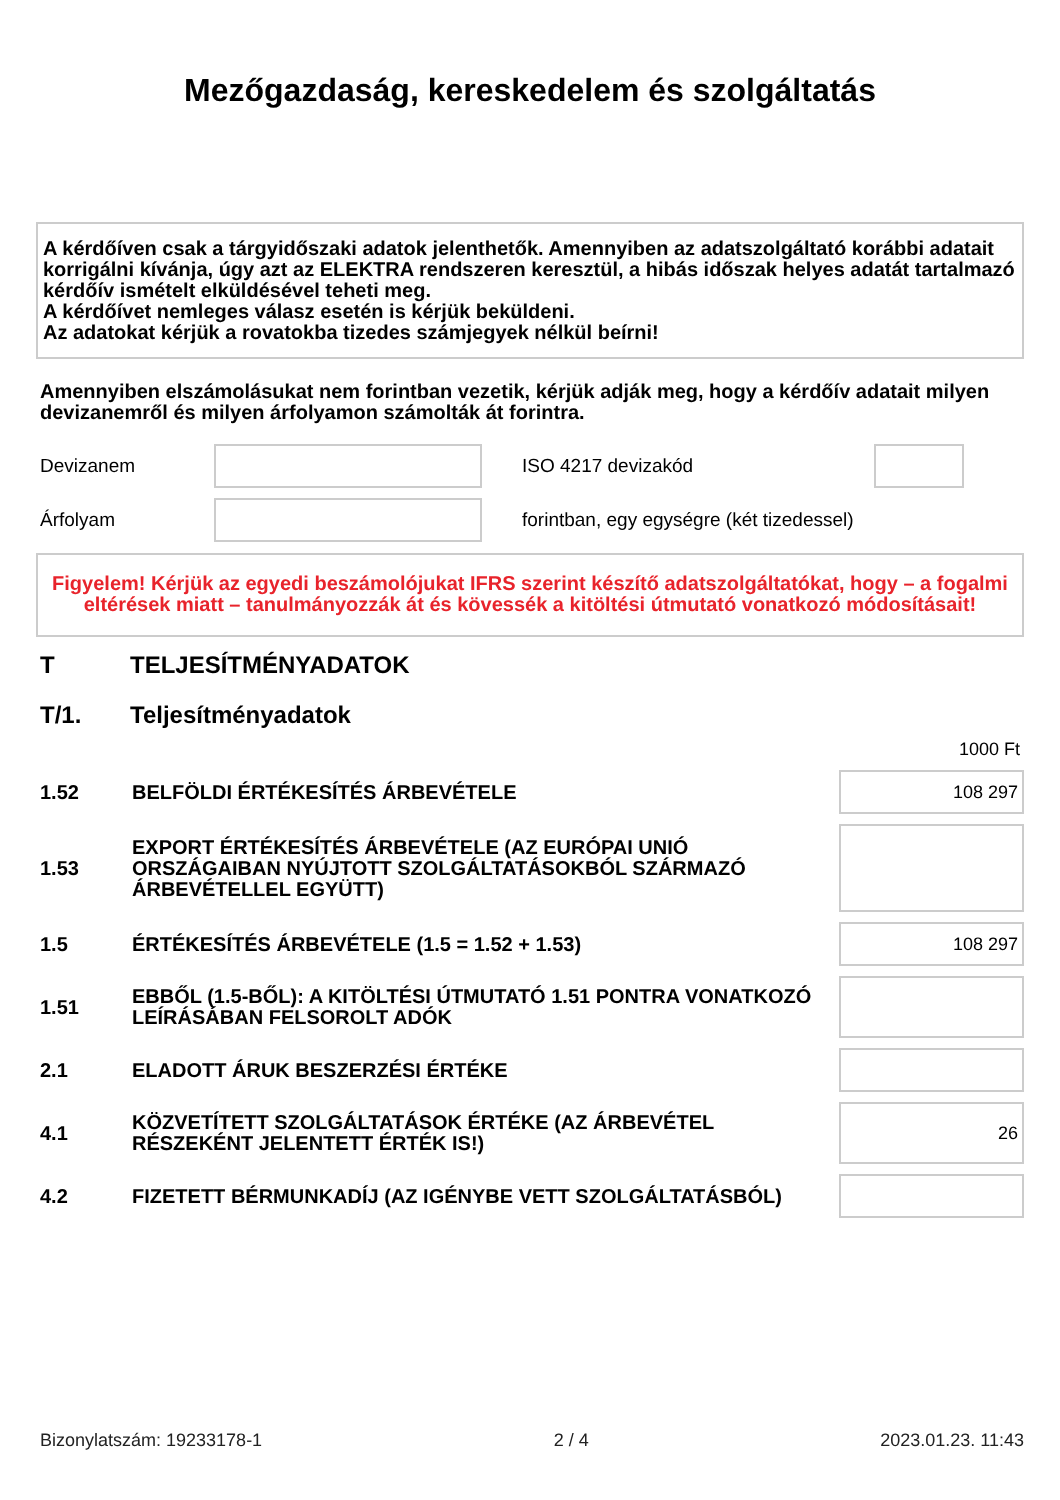Mezőgazdaság, kereskedelem és szolgáltatás
A kérdőíven csak a tárgyidőszaki adatok jelenthetők. Amennyiben az adatszolgáltató korábbi adatait korrigálni kívánja, úgy azt az ELEKTRA rendszeren keresztül, a hibás időszak helyes adatát tartalmazó kérdőív ismételt elküldésével teheti meg.
A kérdőívet nemleges válasz esetén is kérjük beküldeni.
Az adatokat kérjük a rovatokba tizedes számjegyek nélkül beírni!
Amennyiben elszámolásukat nem forintban vezetik, kérjük adják meg, hogy a kérdőív adatait milyen devizanemről és milyen árfolyamon számolták át forintra.
Devizanem ISO 4217 devizakód
Árfolyam
forintban, egy egységre (két tizedessel)
Figyelem! Kérjük az egyedi beszámolójukat IFRS szerint készítő adatszolgáltatókat, hogy – a fogalmi eltérések miatt – tanulmányozzák át és kövessék a kitöltési útmutató vonatkozó módosításait!
T TELJESÍTMÉNYADATOK
T/1. Teljesítményadatok
1000 Ft
| 1.52 | BELFÖLDI ÉRTÉKESÍTÉS ÁRBEVÉTELE | 108 297 |
| 1.53 | EXPORT ÉRTÉKESÍTÉS ÁRBEVÉTELE (AZ EURÓPAI UNIÓ ORSZÁGAIBAN NYÚJTOTT SZOLGÁLTATÁSOKBÓL SZÁRMAZÓ ÁRBEVÉTELLEL EGYÜTT) | |
| 1.5 | ÉRTÉKESÍTÉS ÁRBEVÉTELE (1.5 = 1.52 + 1.53) | 108 297 |
| 1.51 | EBBŐL (1.5-BŐL): A KITÖLTÉSI ÚTMUTATÓ 1.51 PONTRA VONATKOZÓ LEÍRÁSÁBAN FELSOROLT ADÓK | |
| 2.1 | ELADOTT ÁRUK BESZERZÉSI ÉRTÉKE | |
| 4.1 | KÖZVETÍTETT SZOLGÁLTATÁSOK ÉRTÉKE (AZ ÁRBEVÉTEL RÉSZEKÉNT JELENTETT ÉRTÉK IS!) | 26 |
| 4.2 | FIZETETT BÉRMUNKADÍJ (AZ IGÉNYBE VETT SZOLGÁLTATÁSBÓL) | |
Bizonylatszám: 19233178-1 2 / 4 2023.01.23. 11:43